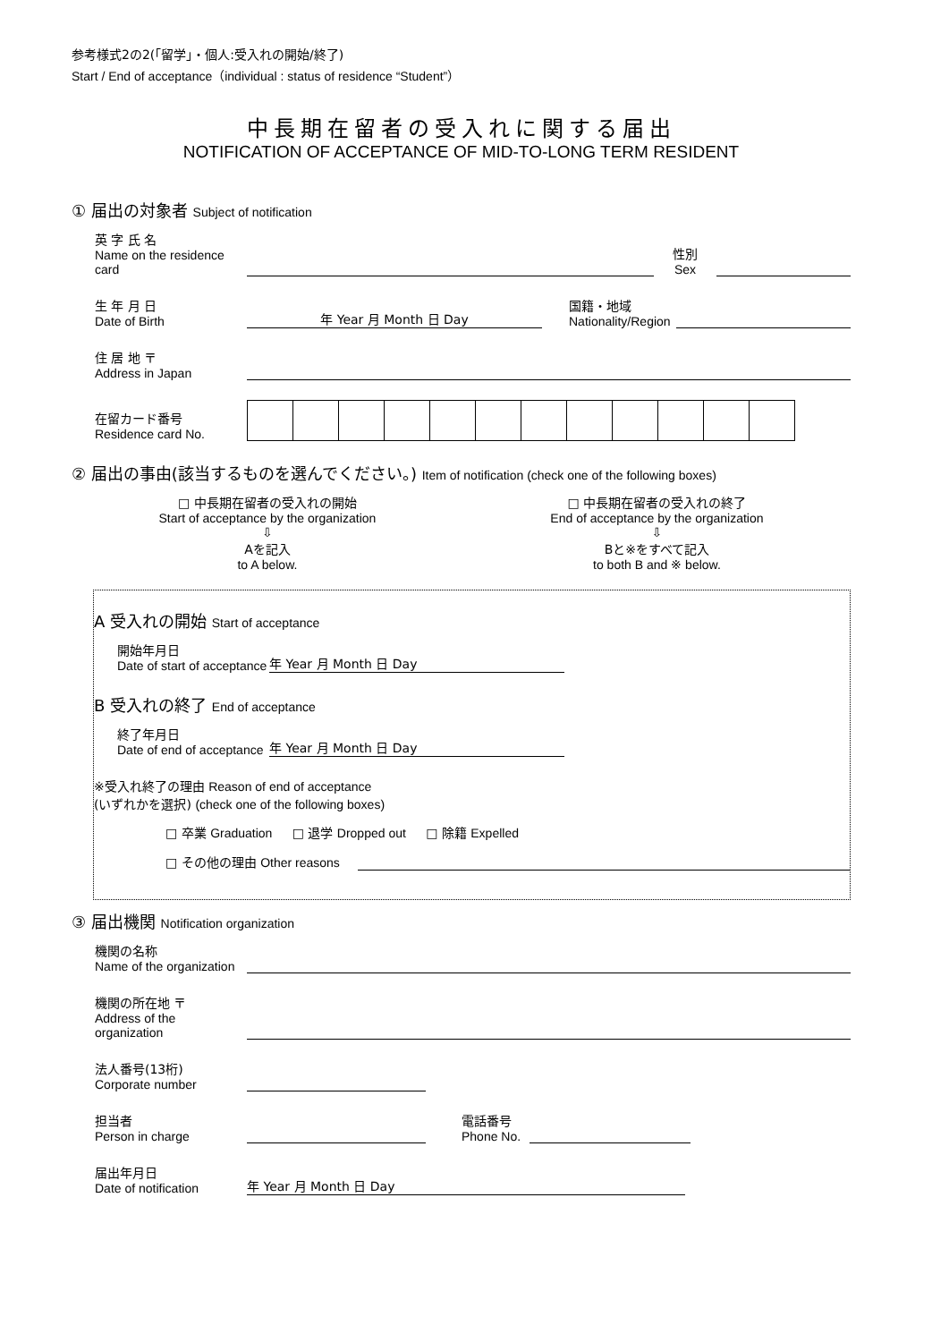参考様式2の2(「留学」・個人:受入れの開始/終了)
Start / End of acceptance（individual : status of residence “Student”）
中長期在留者の受入れに関する届出
NOTIFICATION OF ACCEPTANCE OF MID-TO-LONG TERM RESIDENT
① 届出の対象者 Subject of notification
英 字 氏 名
Name on the residence card
性別
Sex
生 年 月 日
Date of Birth
年 Year 月 Month 日 Day
国籍・地域
Nationality/Region
住 居 地 〒
Address in Japan
在留カード番号
Residence card No.
② 届出の事由(該当するものを選んでください。) Item of notification (check one of the following boxes)
□ 中長期在留者の受入れの開始
Start of acceptance by the organization
⇩
Aを記入
to A below.
□ 中長期在留者の受入れの終了
End of acceptance by the organization
⇩
Bと※をすべて記入
to both B and ※ below.
A 受入れの開始 Start of acceptance
開始年月日
Date of start of acceptance
年 Year 月 Month 日 Day
B 受入れの終了 End of acceptance
終了年月日
Date of end of acceptance
年 Year 月 Month 日 Day
※受入れ終了の理由 Reason of end of acceptance
(いずれかを選択) (check one of the following boxes)
□ 卒業 Graduation □ 退学 Dropped out □ 除籍 Expelled
□ その他の理由 Other reasons
③ 届出機関 Notification organization
機関の名称
Name of the organization
機関の所在地 〒
Address of the organization
法人番号(13桁)
Corporate number
担当者
Person in charge
電話番号
Phone No.
届出年月日
Date of notification
年 Year 月 Month 日 Day